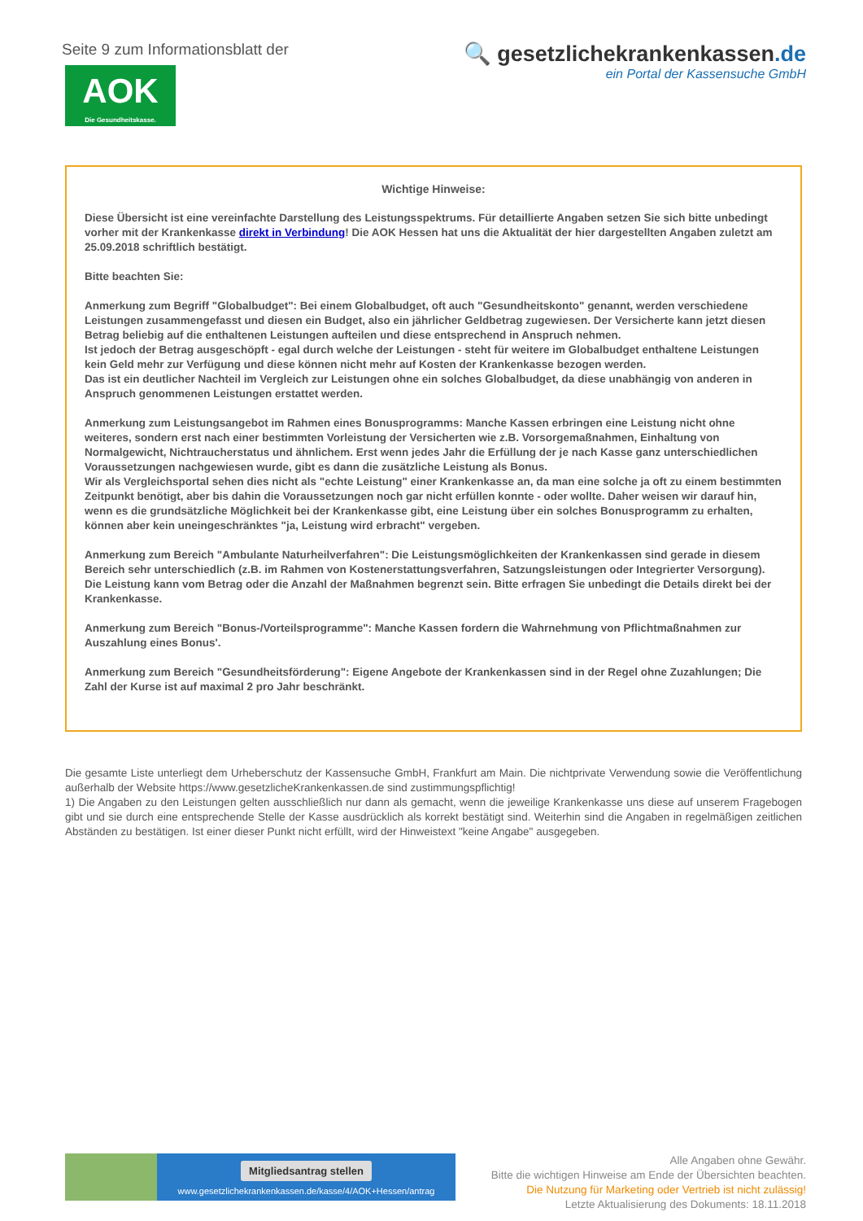Seite 9 zum Informationsblatt der
AOK
Die Gesundheitskasse.
🔍 gesetzlichekrankenkassen.de
ein Portal der Kassensuche GmbH
Wichtige Hinweise:
Diese Übersicht ist eine vereinfachte Darstellung des Leistungsspektrums. Für detaillierte Angaben setzen Sie sich bitte unbedingt vorher mit der Krankenkasse direkt in Verbindung! Die AOK Hessen hat uns die Aktualität der hier dargestellten Angaben zuletzt am 25.09.2018 schriftlich bestätigt.
Bitte beachten Sie:
Anmerkung zum Begriff "Globalbudget": Bei einem Globalbudget, oft auch "Gesundheitskonto" genannt, werden verschiedene Leistungen zusammengefasst und diesen ein Budget, also ein jährlicher Geldbetrag zugewiesen. Der Versicherte kann jetzt diesen Betrag beliebig auf die enthaltenen Leistungen aufteilen und diese entsprechend in Anspruch nehmen.
Ist jedoch der Betrag ausgeschöpft - egal durch welche der Leistungen - steht für weitere im Globalbudget enthaltene Leistungen kein Geld mehr zur Verfügung und diese können nicht mehr auf Kosten der Krankenkasse bezogen werden.
Das ist ein deutlicher Nachteil im Vergleich zur Leistungen ohne ein solches Globalbudget, da diese unabhängig von anderen in Anspruch genommenen Leistungen erstattet werden.
Anmerkung zum Leistungsangebot im Rahmen eines Bonusprogramms: Manche Kassen erbringen eine Leistung nicht ohne weiteres, sondern erst nach einer bestimmten Vorleistung der Versicherten wie z.B. Vorsorgemaßnahmen, Einhaltung von Normalgewicht, Nichtraucherstatus und ähnlichem. Erst wenn jedes Jahr die Erfüllung der je nach Kasse ganz unterschiedlichen Voraussetzungen nachgewiesen wurde, gibt es dann die zusätzliche Leistung als Bonus.
Wir als Vergleichsportal sehen dies nicht als "echte Leistung" einer Krankenkasse an, da man eine solche ja oft zu einem bestimmten Zeitpunkt benötigt, aber bis dahin die Voraussetzungen noch gar nicht erfüllen konnte - oder wollte. Daher weisen wir darauf hin, wenn es die grundsätzliche Möglichkeit bei der Krankenkasse gibt, eine Leistung über ein solches Bonusprogramm zu erhalten, können aber kein uneingeschränktes "ja, Leistung wird erbracht" vergeben.
Anmerkung zum Bereich "Ambulante Naturheilverfahren": Die Leistungsmöglichkeiten der Krankenkassen sind gerade in diesem Bereich sehr unterschiedlich (z.B. im Rahmen von Kostenerstattungsverfahren, Satzungsleistungen oder Integrierter Versorgung). Die Leistung kann vom Betrag oder die Anzahl der Maßnahmen begrenzt sein. Bitte erfragen Sie unbedingt die Details direkt bei der Krankenkasse.
Anmerkung zum Bereich "Bonus-/Vorteilsprogramme": Manche Kassen fordern die Wahrnehmung von Pflichtmaßnahmen zur Auszahlung eines Bonus'.
Anmerkung zum Bereich "Gesundheitsförderung": Eigene Angebote der Krankenkassen sind in der Regel ohne Zuzahlungen; Die Zahl der Kurse ist auf maximal 2 pro Jahr beschränkt.
Die gesamte Liste unterliegt dem Urheberschutz der Kassensuche GmbH, Frankfurt am Main. Die nichtprivate Verwendung sowie die Veröffentlichung außerhalb der Website https://www.gesetzlicheKrankenkassen.de sind zustimmungspflichtig!
1) Die Angaben zu den Leistungen gelten ausschließlich nur dann als gemacht, wenn die jeweilige Krankenkasse uns diese auf unserem Fragebogen gibt und sie durch eine entsprechende Stelle der Kasse ausdrücklich als korrekt bestätigt sind. Weiterhin sind die Angaben in regelmäßigen zeitlichen Abständen zu bestätigen. Ist einer dieser Punkt nicht erfüllt, wird der Hinweistext "keine Angabe" ausgegeben.
Mitgliedsantrag stellen
www.gesetzlichekrankenkassen.de/kasse/4/AOK+Hessen/antrag
Alle Angaben ohne Gewähr.
Bitte die wichtigen Hinweise am Ende der Übersichten beachten.
Die Nutzung für Marketing oder Vertrieb ist nicht zulässig!
Letzte Aktualisierung des Dokuments: 18.11.2018